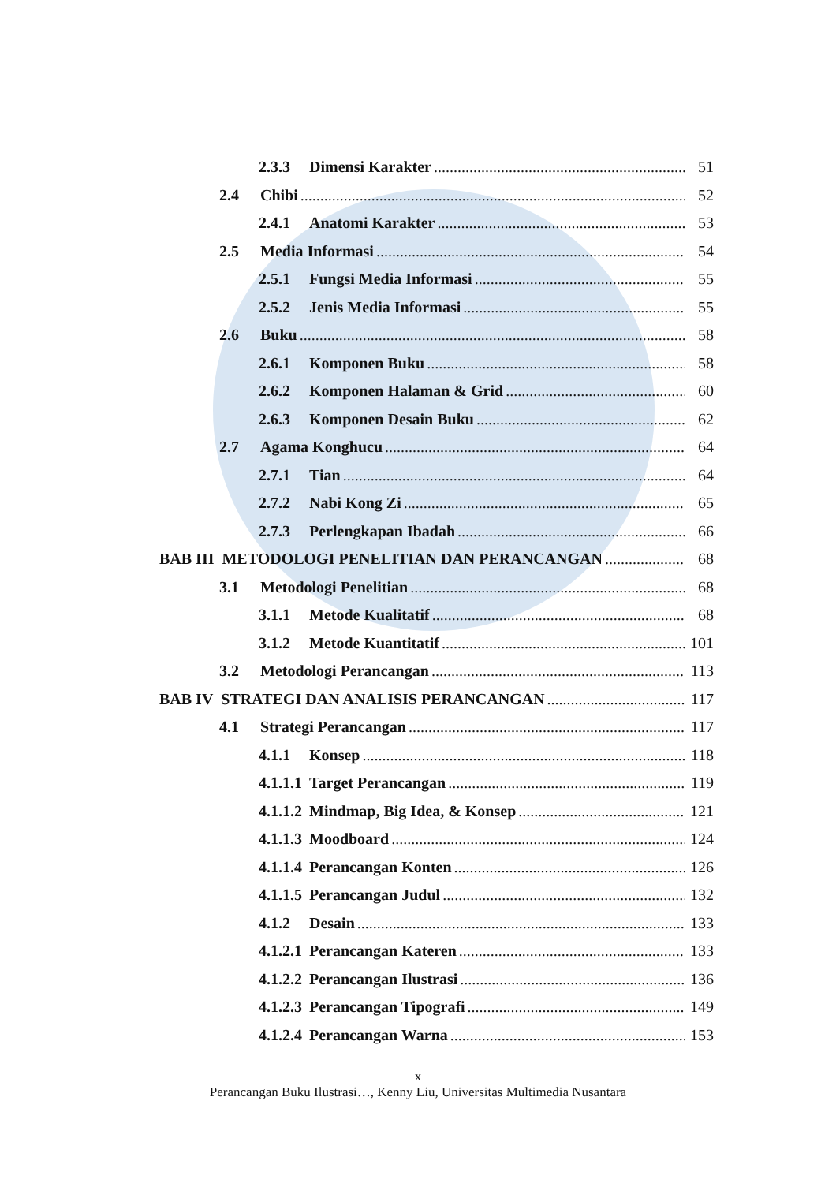2.3.3 Dimensi Karakter 51
2.4 Chibi 52
2.4.1 Anatomi Karakter 53
2.5 Media Informasi 54
2.5.1 Fungsi Media Informasi 55
2.5.2 Jenis Media Informasi 55
2.6 Buku 58
2.6.1 Komponen Buku 58
2.6.2 Komponen Halaman & Grid 60
2.6.3 Komponen Desain Buku 62
2.7 Agama Konghucu 64
2.7.1 Tian 64
2.7.2 Nabi Kong Zi 65
2.7.3 Perlengkapan Ibadah 66
BAB III METODOLOGI PENELITIAN DAN PERANCANGAN 68
3.1 Metodologi Penelitian 68
3.1.1 Metode Kualitatif 68
3.1.2 Metode Kuantitatif 101
3.2 Metodologi Perancangan 113
BAB IV STRATEGI DAN ANALISIS PERANCANGAN 117
4.1 Strategi Perancangan 117
4.1.1 Konsep 118
4.1.1.1 Target Perancangan 119
4.1.1.2 Mindmap, Big Idea, & Konsep 121
4.1.1.3 Moodboard 124
4.1.1.4 Perancangan Konten 126
4.1.1.5 Perancangan Judul 132
4.1.2 Desain 133
4.1.2.1 Perancangan Kateren 133
4.1.2.2 Perancangan Ilustrasi 136
4.1.2.3 Perancangan Tipografi 149
4.1.2.4 Perancangan Warna 153
x
Perancangan Buku Ilustrasi…, Kenny Liu, Universitas Multimedia Nusantara